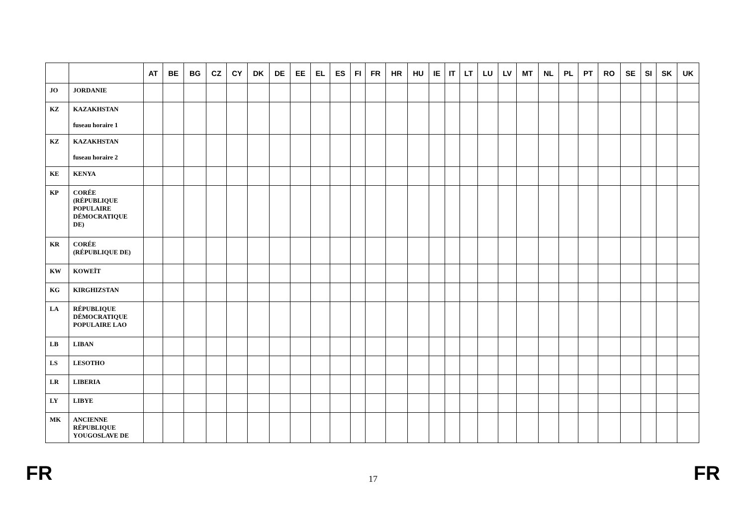| | | AT | BE | BG | CZ | CY | DK | DE | EE | EL | ES | FI | FR | HR | HU | IE | IT | LT | LU | LV | MT | NL | PL | PT | RO | SE | SI | SK | UK |
| --- | --- | --- | --- | --- | --- | --- | --- | --- | --- | --- | --- | --- | --- | --- | --- | --- | --- | --- | --- | --- | --- | --- | --- | --- | --- | --- | --- | --- | --- |
| JO | JORDANIE | | | | | | | | | | | | | | | | | | | | | | | | | | | | |
| KZ | KAZAKHSTAN fuseau horaire 1 | | | | | | | | | | | | | | | | | | | | | | | | | | | | |
| KZ | KAZAKHSTAN fuseau horaire 2 | | | | | | | | | | | | | | | | | | | | | | | | | | | | |
| KE | KENYA | | | | | | | | | | | | | | | | | | | | | | | | | | | | |
| KP | CORÉE (RÉPUBLIQUE POPULAIRE DÉMOCRATIQUE DE) | | | | | | | | | | | | | | | | | | | | | | | | | | | | |
| KR | CORÉE (RÉPUBLIQUE DE) | | | | | | | | | | | | | | | | | | | | | | | | | | | | |
| KW | KOWEÏT | | | | | | | | | | | | | | | | | | | | | | | | | | | | |
| KG | KIRGHIZSTAN | | | | | | | | | | | | | | | | | | | | | | | | | | | | |
| LA | RÉPUBLIQUE DÉMOCRATIQUE POPULAIRE LAO | | | | | | | | | | | | | | | | | | | | | | | | | | | | |
| LB | LIBAN | | | | | | | | | | | | | | | | | | | | | | | | | | | | |
| LS | LESOTHO | | | | | | | | | | | | | | | | | | | | | | | | | | | | |
| LR | LIBERIA | | | | | | | | | | | | | | | | | | | | | | | | | | | | |
| LY | LIBYE | | | | | | | | | | | | | | | | | | | | | | | | | | | | |
| MK | ANCIENNE RÉPUBLIQUE YOUGOSLAVE DE | | | | | | | | | | | | | | | | | | | | | | | | | | | | |
FR 17 FR